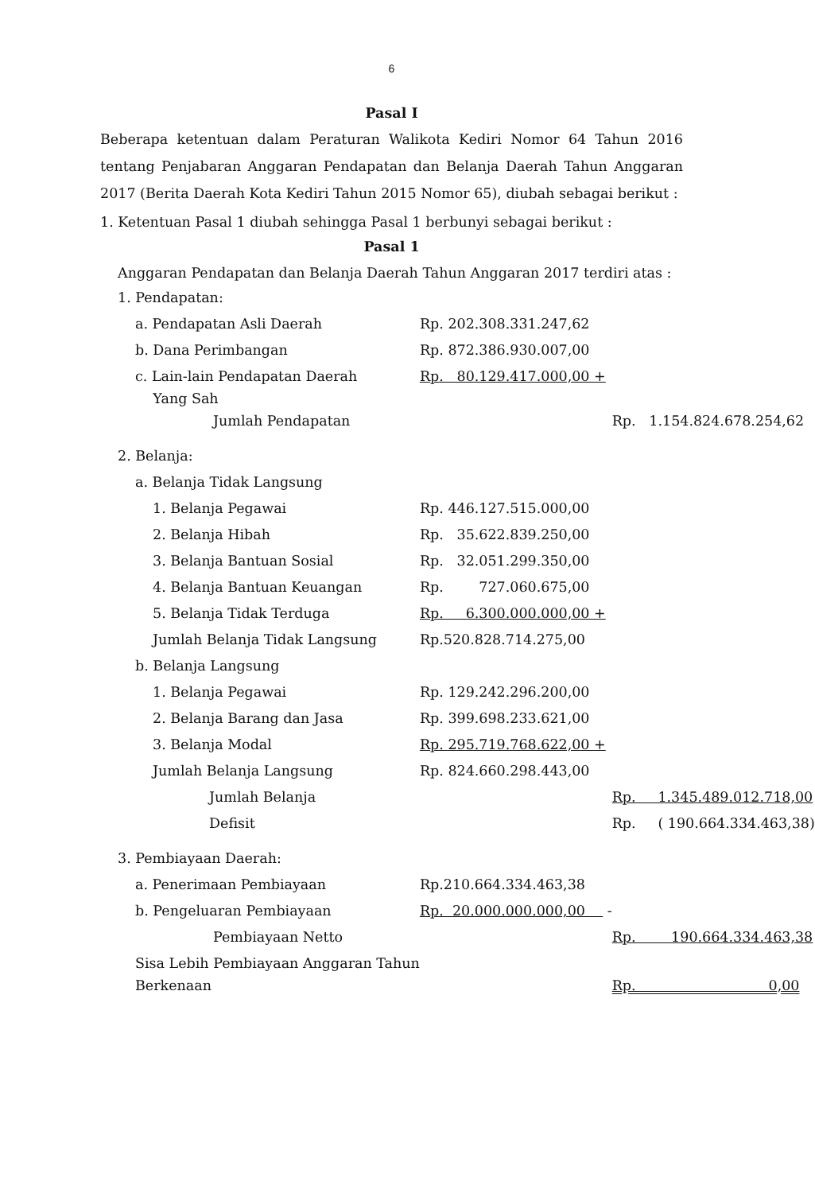6
Pasal I
Beberapa ketentuan dalam Peraturan Walikota Kediri Nomor 64 Tahun 2016 tentang Penjabaran Anggaran Pendapatan dan Belanja Daerah Tahun Anggaran 2017 (Berita Daerah Kota Kediri Tahun 2015 Nomor 65), diubah sebagai berikut :
1. Ketentuan Pasal 1 diubah sehingga Pasal 1 berbunyi sebagai berikut :
Pasal 1
Anggaran Pendapatan dan Belanja Daerah Tahun Anggaran 2017 terdiri atas :
| 1. Pendapatan: | | |
| a. Pendapatan Asli Daerah | Rp. 202.308.331.247,62 | |
| b. Dana Perimbangan | Rp. 872.386.930.007,00 | |
| c. Lain-lain Pendapatan Daerah Yang Sah | Rp. 80.129.417.000,00 + | |
| Jumlah Pendapatan | | Rp. 1.154.824.678.254,62 |
| 2. Belanja: | | |
| a. Belanja Tidak Langsung | | |
| 1. Belanja Pegawai | Rp. 446.127.515.000,00 | |
| 2. Belanja Hibah | Rp. 35.622.839.250,00 | |
| 3. Belanja Bantuan Sosial | Rp. 32.051.299.350,00 | |
| 4. Belanja Bantuan Keuangan | Rp. 727.060.675,00 | |
| 5. Belanja Tidak Terduga | Rp. 6.300.000.000,00 + | |
| Jumlah Belanja Tidak Langsung | Rp.520.828.714.275,00 | |
| b. Belanja Langsung | | |
| 1. Belanja Pegawai | Rp. 129.242.296.200,00 | |
| 2. Belanja Barang dan Jasa | Rp. 399.698.233.621,00 | |
| 3. Belanja Modal | Rp. 295.719.768.622,00 + | |
| Jumlah Belanja Langsung | Rp. 824.660.298.443,00 | |
| Jumlah Belanja | | Rp. 1.345.489.012.718,00 |
| Defisit | | Rp. ( 190.664.334.463,38) |
| 3. Pembiayaan Daerah: | | |
| a. Penerimaan Pembiayaan | Rp.210.664.334.463,38 | |
| b. Pengeluaran Pembiayaan | Rp. 20.000.000.000,00 - | |
| Pembiayaan Netto | | Rp. 190.664.334.463,38 |
| Sisa Lebih Pembiayaan Anggaran Tahun Berkenaan | | Rp. 0,00 |